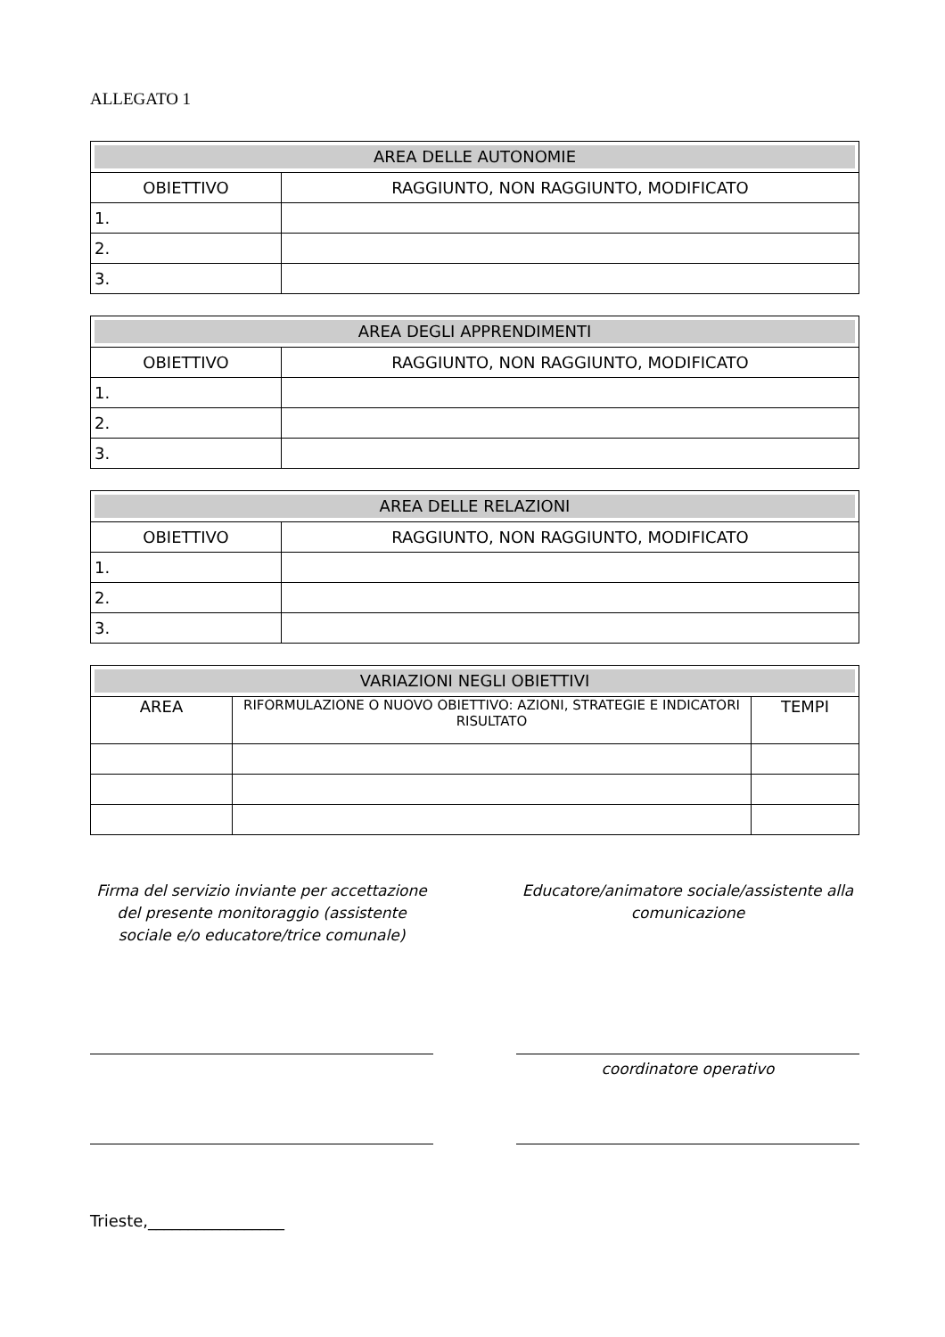ALLEGATO 1
| AREA DELLE AUTONOMIE | |
| OBIETTIVO | RAGGIUNTO, NON RAGGIUNTO, MODIFICATO |
| 1. | |
| 2. | |
| 3. | |
| AREA DEGLI APPRENDIMENTI | |
| OBIETTIVO | RAGGIUNTO, NON RAGGIUNTO, MODIFICATO |
| 1. | |
| 2. | |
| 3. | |
| AREA DELLE RELAZIONI | |
| OBIETTIVO | RAGGIUNTO, NON RAGGIUNTO, MODIFICATO |
| 1. | |
| 2. | |
| 3. | |
| VARIAZIONI NEGLI OBIETTIVI | | |
| AREA | RIFORMULAZIONE O NUOVO OBIETTIVO: AZIONI, STRATEGIE E INDICATORI RISULTATO | TEMPI |
Firma del servizio inviante per accettazione del presente monitoraggio (assistente sociale e/o educatore/trice comunale)
Educatore/animatore sociale/assistente alla comunicazione
coordinatore operativo
Trieste,_________________